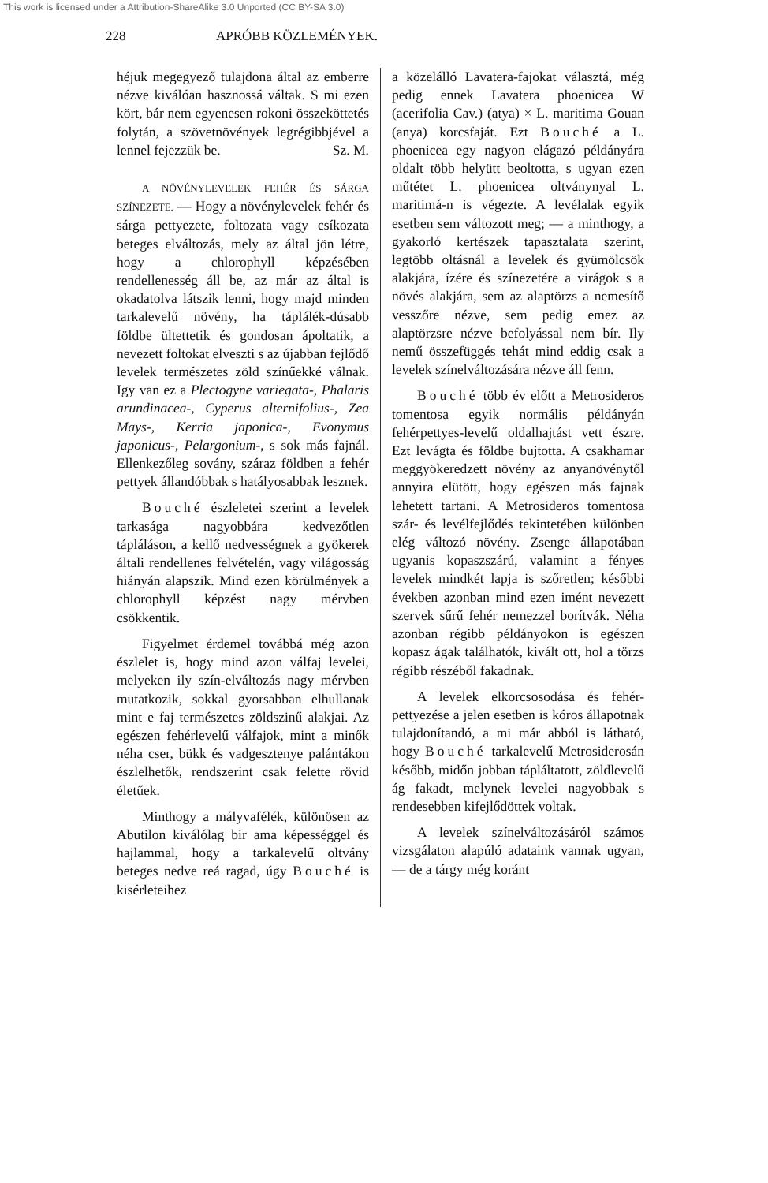This work is licensed under a Attribution-ShareAlike 3.0 Unported (CC BY-SA 3.0)
228 APRÓBB KÖZLEMÉNYEK.
héjuk megegyező tulajdona által az emberre nézve kiválóan hasznossá váltak. S mi ezen kört, bár nem egyenesen rokoni összeköttetés folytán, a szövetnövények legrégibbjével a lennel fejezzük be. Sz. M.
A NÖVÉNYLEVELEK FEHÉR ÉS SÁRGA SZÍNEZETE. — Hogy a növénylevelek fehér és sárga pettyezete, foltozata vagy csíkozata beteges elváltozás, mely az által jön létre, hogy a chlorophyll képzésében rendellenesség áll be, az már az által is okadatolva látszik lenni, hogy majd minden tarkalevelű növény, ha táplálék-dúsabb földbe ültettetik és gondosan ápoltatik, a nevezett foltokat elveszti s az újabban fejlődő levelek természetes zöld színűekké válnak. Igy van ez a Plectogyne variegata-, Phalaris arundinacea-, Cyperus alternifolius-, Zea Mays-, Kerria japonica-, Evonymus japonicus-, Pelargonium-, s sok más fajnál. Ellenkezőleg sovány, száraz földben a fehér pettyek állandóbbak s hatályosabbak lesznek.
Bouché észleletei szerint a levelek tarkasága nagyobbára kedvezőtlen tápláláson, a kellő nedvességnek a gyökerek általi rendellenes felvételén, vagy világosság hiányán alapszik. Mind ezen körülmények a chlorophyll képzést nagy mérvben csökkentik.
Figyelmet érdemel továbbá még azon észlelet is, hogy mind azon válfaj levelei, melyeken ily szín-elváltozás nagy mérvben mutatkozik, sokkal gyorsabban elhullanak mint e faj természetes zöldszinű alakjai. Az egészen fehérlevelű válfajok, mint a minők néha cser, bükk és vadgesztenye palántákon észlelhetők, rendszerint csak felette rövid életűek.
Minthogy a mályvafélék, különösen az Abutilon kiválólag bir ama képességgel és hajlammal, hogy a tarkalevelű oltvány beteges nedve reá ragad, úgy Bouché is kisérleteihez
a közelálló Lavatera-fajokat választá, még pedig ennek Lavatera phoenicea W (acerifolia Cav.) (atya) × L. maritima Gouan (anya) korcsfaját. Ezt Bouché a L. phoenicea egy nagyon elágazó példányára oldalt több helyütt beoltotta, s ugyan ezen műtétet L. phoenicea oltványnyal L. maritimá-n is végezte. A levélalak egyik esetben sem változott meg; — a minthogy, a gyakorló kertészek tapasztalata szerint, legtöbb oltásnál a levelek és gyümölcsök alakjára, ízére és színezetére a virágok s a növés alakjára, sem az alaptörzs a nemesítő vesszőre nézve, sem pedig emez az alaptörzsre nézve befolyással nem bír. Ily nemű összefüggés tehát mind eddig csak a levelek színelváltozására nézve áll fenn.
Bouché több év előtt a Metrosideros tomentosa egyik normális példányán fehérpettyes-levelű oldalhajtást vett észre. Ezt levágta és földbe bujtotta. A csakhamar meggyökeredzett növény az anyanövénytől annyira elütött, hogy egészen más fajnak lehetett tartani. A Metrosideros tomentosa szár- és levélfejlődés tekintetében különben elég változó növény. Zsenge állapotában ugyanis kopaszszárú, valamint a fényes levelek mindkét lapja is szőretlen; későbbi években azonban mind ezen imént nevezett szervek sűrű fehér nemezzel borítvák. Néha azonban régibb példányokon is egészen kopasz ágak találhatók, kivált ott, hol a törzs régibb részéből fakadnak.
A levelek elkorcsosodása és fehér-pettyezése a jelen esetben is kóros állapotnak tulajdonítandó, a mi már abból is látható, hogy Bouché tarkalevelű Metrosiderosán később, midőn jobban tápláltatott, zöldlevelű ág fakadt, melynek levelei nagyobbak s rendesebben kifejlődöttek voltak.
A levelek színelváltozásáról számos vizsgálaton alapúló adataink vannak ugyan, — de a tárgy még koránt